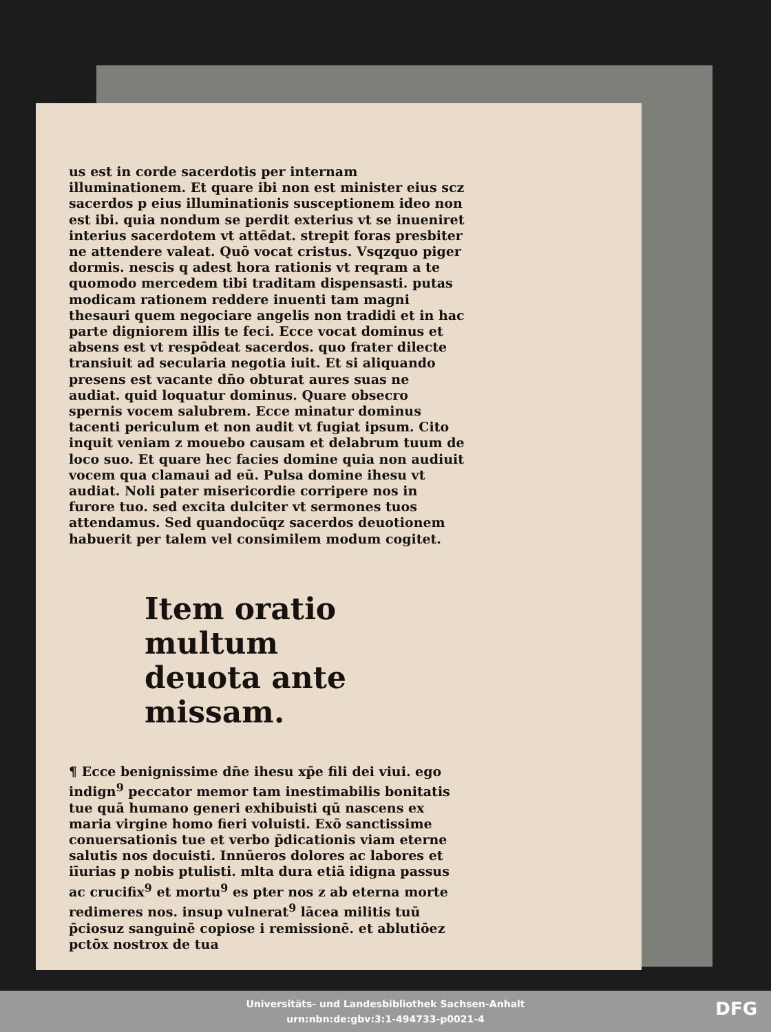us est in corde sacerdotis per internam illuminationem. Et quare ibi non est minister eius scz sacerdos p eius illuminationis susceptionem ideo non est ibi. quia nondum se perdit exterius vt se inueniret interius sacerdotem vt attēdat. strepit foras presbiter ne attendere valeat. Quō vocat cristus. Vsqzquo piger dormis. nescis q adest hora rationis vt reqram a te quomodo mercedem tibi traditam dispensasti. putas modicam rationem reddere inuenti tam magni thesauri quem negociare angelis non tradidi et in hac parte digniorem illis te feci. Ecce vocat dominus et absens est vt respōdeat sacerdos. quo frater dilecte transiuit ad secularia negotia iuit. Et si aliquando presens est vacante dn̄o obturat aures suas ne audiat. quid loquatur dominus. Quare obsecro spernis vocem salubrem. Ecce minatur dominus tacenti periculum et non audit vt fugiat ipsum. Cito inquit veniam z mouebo causam et delabrum tuum de loco suo. Et quare hec facies domine quia non audiuit vocem qua clamaui ad eū. Pulsa domine ihesu vt audiat. Noli pater misericordie corripere nos in furore tuo. sed excita dulciter vt sermones tuos attendamus. Sed quandocūqz sacerdos deuotionem habuerit per talem vel consimilem modum cogitet.
Item oratio multum
deuota ante missam.
¶ Ecce benignissime dn̄e ihesu xp̄e fili dei viui. ego indign<sup>9</sup> peccator memor tam inestimabilis bonitatis tue quā humano generi exhibuisti qū nascens ex maria virgine homo fieri voluisti. Exō sanctissime conuersationis tue et verbo p̄dicationis viam eterne salutis nos docuisti. Innūeros dolores ac labores et iīurias p nobis ptulisti. mlta dura etiā idigna passus ac crucifix<sup>9</sup> et mortu<sup>9</sup> es pter nos z ab eterna morte redimeres nos. insup vulnerat<sup>9</sup> lācea militis tuū p̄ciosuz sanguinē copiose i remissionē. et ablutiōez pctōx nostrox de tua
Universitäts- und Landesbibliothek Sachsen-Anhalt
urn:nbn:de:gbv:3:1-494733-p0021-4
DFG